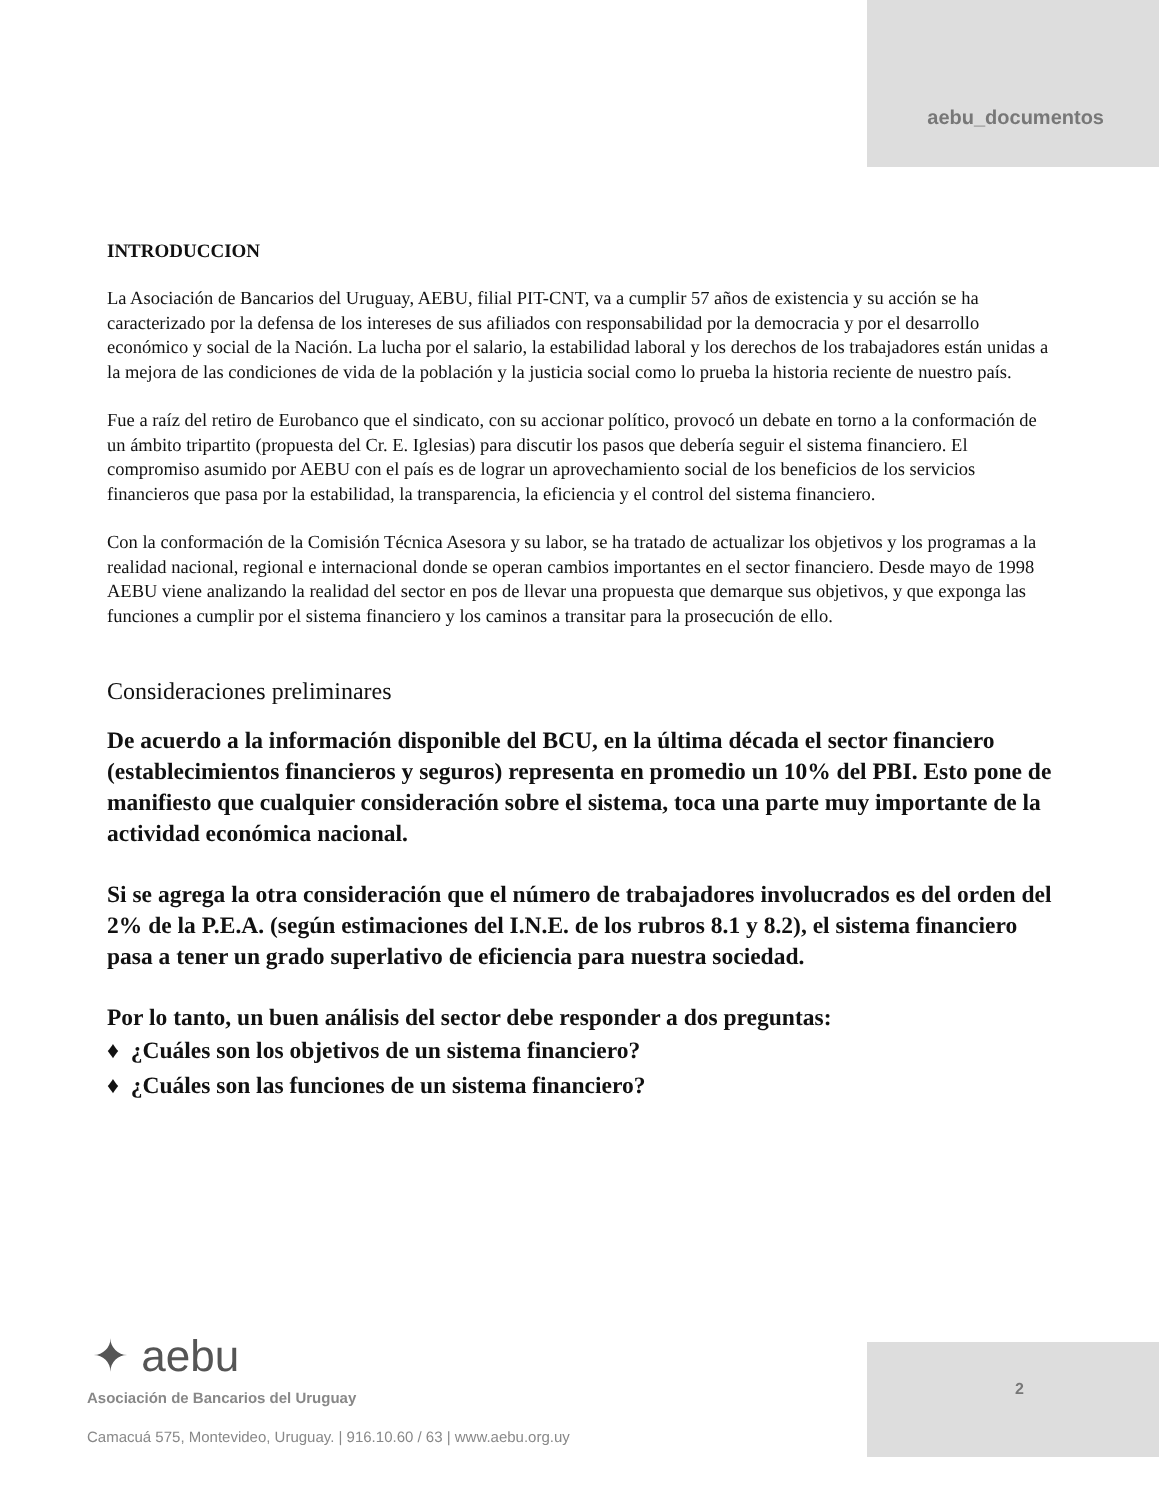aebu_documentos
INTRODUCCION
La Asociación de Bancarios del Uruguay, AEBU, filial PIT-CNT, va a cumplir 57 años de existencia y su acción se ha caracterizado por la defensa de los intereses de sus afiliados con responsabilidad por la democracia y por el desarrollo económico y social de la Nación. La lucha por el salario, la estabilidad laboral y los derechos de los trabajadores están unidas a la mejora de las condiciones de vida de la población y la justicia social como lo prueba la historia reciente de nuestro país.
Fue a raíz del retiro de Eurobanco que el sindicato, con su accionar político, provocó un debate en torno a la conformación de un ámbito tripartito (propuesta del Cr. E. Iglesias) para discutir los pasos que debería seguir el sistema financiero. El compromiso asumido por AEBU con el país es de lograr un aprovechamiento social de los beneficios de los servicios financieros que pasa por la estabilidad, la transparencia, la eficiencia y el control del sistema financiero.
Con la conformación de la Comisión Técnica Asesora y su labor, se ha tratado de actualizar los objetivos y los programas a la realidad nacional, regional e internacional donde se operan cambios importantes en el sector financiero. Desde mayo de 1998 AEBU viene analizando la realidad del sector en pos de llevar una propuesta que demarque sus objetivos, y que exponga las funciones a cumplir por el sistema financiero y los caminos a transitar para la prosecución de ello.
Consideraciones preliminares
De acuerdo a la información disponible del BCU, en la última década el sector financiero (establecimientos financieros y seguros) representa en promedio un 10% del PBI. Esto pone de manifiesto que cualquier consideración sobre el sistema, toca una parte muy importante de la actividad económica nacional.
Si se agrega la otra consideración que el número de trabajadores involucrados es del orden del 2% de la P.E.A. (según estimaciones del I.N.E. de los rubros 8.1 y 8.2), el sistema financiero pasa a tener un grado superlativo de eficiencia para nuestra sociedad.
Por lo tanto, un buen análisis del sector debe responder a dos preguntas:
♦ ¿Cuáles son los objetivos de un sistema financiero?
♦ ¿Cuáles son las funciones de un sistema financiero?
2
✦ aebu
Asociación de Bancarios del Uruguay
Camacuá 575, Montevideo, Uruguay. | 916.10.60 / 63 | www.aebu.org.uy